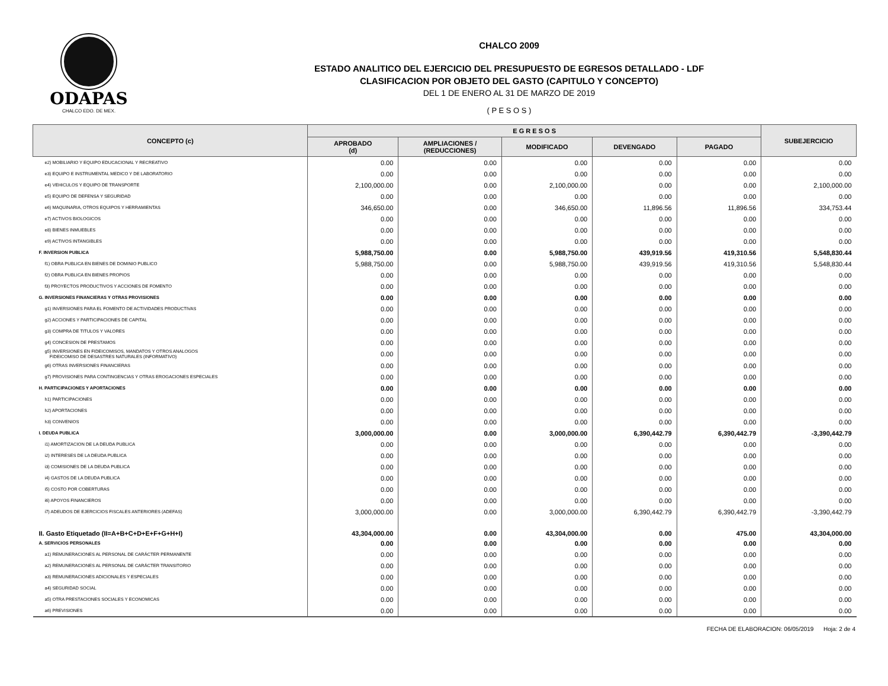ODAPAS
CHALCO EDO. DE MEX.
CHALCO 2009
ESTADO ANALITICO DEL EJERCICIO DEL PRESUPUESTO DE EGRESOS DETALLADO - LDF
CLASIFICACION POR OBJETO DEL GASTO (CAPITULO Y CONCEPTO)
DEL 1 DE ENERO AL 31 DE MARZO DE 2019
( P E S O S )
| CONCEPTO (c) | E G R E S O S | | | | | SUBEJERCICIO |
| --- | --- | --- | --- | --- | --- | --- |
| | APROBADO (d) | AMPLIACIONES / (REDUCCIONES) | MODIFICADO | DEVENGADO | PAGADO | |
| e2) MOBILIARIO Y EQUIPO EDUCACIONAL Y RECREATIVO | 0.00 | 0.00 | 0.00 | 0.00 | 0.00 | 0.00 |
| e3) EQUIPO E INSTRUMENTAL MEDICO Y DE LABORATORIO | 0.00 | 0.00 | 0.00 | 0.00 | 0.00 | 0.00 |
| e4) VEHICULOS Y EQUIPO DE TRANSPORTE | 2,100,000.00 | 0.00 | 2,100,000.00 | 0.00 | 0.00 | 2,100,000.00 |
| e5) EQUIPO DE DEFENSA Y SEGURIDAD | 0.00 | 0.00 | 0.00 | 0.00 | 0.00 | 0.00 |
| e6) MAQUINARIA, OTROS EQUIPOS Y HERRAMIENTAS | 346,650.00 | 0.00 | 346,650.00 | 11,896.56 | 11,896.56 | 334,753.44 |
| e7) ACTIVOS BIOLOGICOS | 0.00 | 0.00 | 0.00 | 0.00 | 0.00 | 0.00 |
| e8) BIENES INMUEBLES | 0.00 | 0.00 | 0.00 | 0.00 | 0.00 | 0.00 |
| e9) ACTIVOS INTANGIBLES | 0.00 | 0.00 | 0.00 | 0.00 | 0.00 | 0.00 |
| F. INVERSION PUBLICA | 5,988,750.00 | 0.00 | 5,988,750.00 | 439,919.56 | 419,310.56 | 5,548,830.44 |
| f1) OBRA PUBLICA EN BIENES DE DOMINIO PUBLICO | 5,988,750.00 | 0.00 | 5,988,750.00 | 439,919.56 | 419,310.56 | 5,548,830.44 |
| f2) OBRA PUBLICA EN BIENES PROPIOS | 0.00 | 0.00 | 0.00 | 0.00 | 0.00 | 0.00 |
| f3) PROYECTOS PRODUCTIVOS Y ACCIONES DE FOMENTO | 0.00 | 0.00 | 0.00 | 0.00 | 0.00 | 0.00 |
| G. INVERSIONES FINANCIERAS Y OTRAS PROVISIONES | 0.00 | 0.00 | 0.00 | 0.00 | 0.00 | 0.00 |
| g1) INVERSIONES PARA EL FOMENTO DE ACTIVIDADES PRODUCTIVAS | 0.00 | 0.00 | 0.00 | 0.00 | 0.00 | 0.00 |
| g2) ACCIONES Y PARTICIPACIONES DE CAPITAL | 0.00 | 0.00 | 0.00 | 0.00 | 0.00 | 0.00 |
| g3) COMPRA DE TITULOS Y VALORES | 0.00 | 0.00 | 0.00 | 0.00 | 0.00 | 0.00 |
| g4) CONCESION DE PRESTAMOS | 0.00 | 0.00 | 0.00 | 0.00 | 0.00 | 0.00 |
| g5) INVERSIONES EN FIDEICOMISOS, MANDATOS Y OTROS ANALOGOS FIDEICOMISO DE DESASTRES NATURALES (INFORMATIVO) | 0.00 | 0.00 | 0.00 | 0.00 | 0.00 | 0.00 |
| g6) OTRAS INVERSIONES FINANCIERAS | 0.00 | 0.00 | 0.00 | 0.00 | 0.00 | 0.00 |
| g7) PROVISIONES PARA CONTINGENCIAS Y OTRAS EROGACIONES ESPECIALES | 0.00 | 0.00 | 0.00 | 0.00 | 0.00 | 0.00 |
| H. PARTICIPACIONES Y APORTACIONES | 0.00 | 0.00 | 0.00 | 0.00 | 0.00 | 0.00 |
| h1) PARTICIPACIONES | 0.00 | 0.00 | 0.00 | 0.00 | 0.00 | 0.00 |
| h2) APORTACIONES | 0.00 | 0.00 | 0.00 | 0.00 | 0.00 | 0.00 |
| h3) CONVENIOS | 0.00 | 0.00 | 0.00 | 0.00 | 0.00 | 0.00 |
| I. DEUDA PUBLICA | 3,000,000.00 | 0.00 | 3,000,000.00 | 6,390,442.79 | 6,390,442.79 | -3,390,442.79 |
| i1) AMORTIZACION DE LA DEUDA PUBLICA | 0.00 | 0.00 | 0.00 | 0.00 | 0.00 | 0.00 |
| i2) INTERESES DE LA DEUDA PUBLICA | 0.00 | 0.00 | 0.00 | 0.00 | 0.00 | 0.00 |
| i3) COMISIONES DE LA DEUDA PUBLICA | 0.00 | 0.00 | 0.00 | 0.00 | 0.00 | 0.00 |
| i4) GASTOS DE LA DEUDA PUBLICA | 0.00 | 0.00 | 0.00 | 0.00 | 0.00 | 0.00 |
| i5) COSTO POR COBERTURAS | 0.00 | 0.00 | 0.00 | 0.00 | 0.00 | 0.00 |
| i6) APOYOS FINANCIEROS | 0.00 | 0.00 | 0.00 | 0.00 | 0.00 | 0.00 |
| i7) ADEUDOS DE EJERCICIOS FISCALES ANTERIORES (ADEFAS) | 3,000,000.00 | 0.00 | 3,000,000.00 | 6,390,442.79 | 6,390,442.79 | -3,390,442.79 |
| II. Gasto Etiquetado (II=A+B+C+D+E+F+G+H+I) | 43,304,000.00 | 0.00 | 43,304,000.00 | 0.00 | 475.00 | 43,304,000.00 |
| A. SERVICIOS PERSONALES | 0.00 | 0.00 | 0.00 | 0.00 | 0.00 | 0.00 |
| a1) REMUNERACIONES AL PERSONAL DE CARÁCTER PERMANENTE | 0.00 | 0.00 | 0.00 | 0.00 | 0.00 | 0.00 |
| a2) REMUNERACIONES AL PERSONAL DE CARÁCTER TRANSITORIO | 0.00 | 0.00 | 0.00 | 0.00 | 0.00 | 0.00 |
| a3) REMUNERACIONES ADICIONALES Y ESPECIALES | 0.00 | 0.00 | 0.00 | 0.00 | 0.00 | 0.00 |
| a4) SEGURIDAD SOCIAL | 0.00 | 0.00 | 0.00 | 0.00 | 0.00 | 0.00 |
| a5) OTRA PRESTACIONES SOCIALES Y ECONOMICAS | 0.00 | 0.00 | 0.00 | 0.00 | 0.00 | 0.00 |
| a6) PREVISIONES | 0.00 | 0.00 | 0.00 | 0.00 | 0.00 | 0.00 |
FECHA DE ELABORACION: 06/05/2019 Hoja: 2 de 4